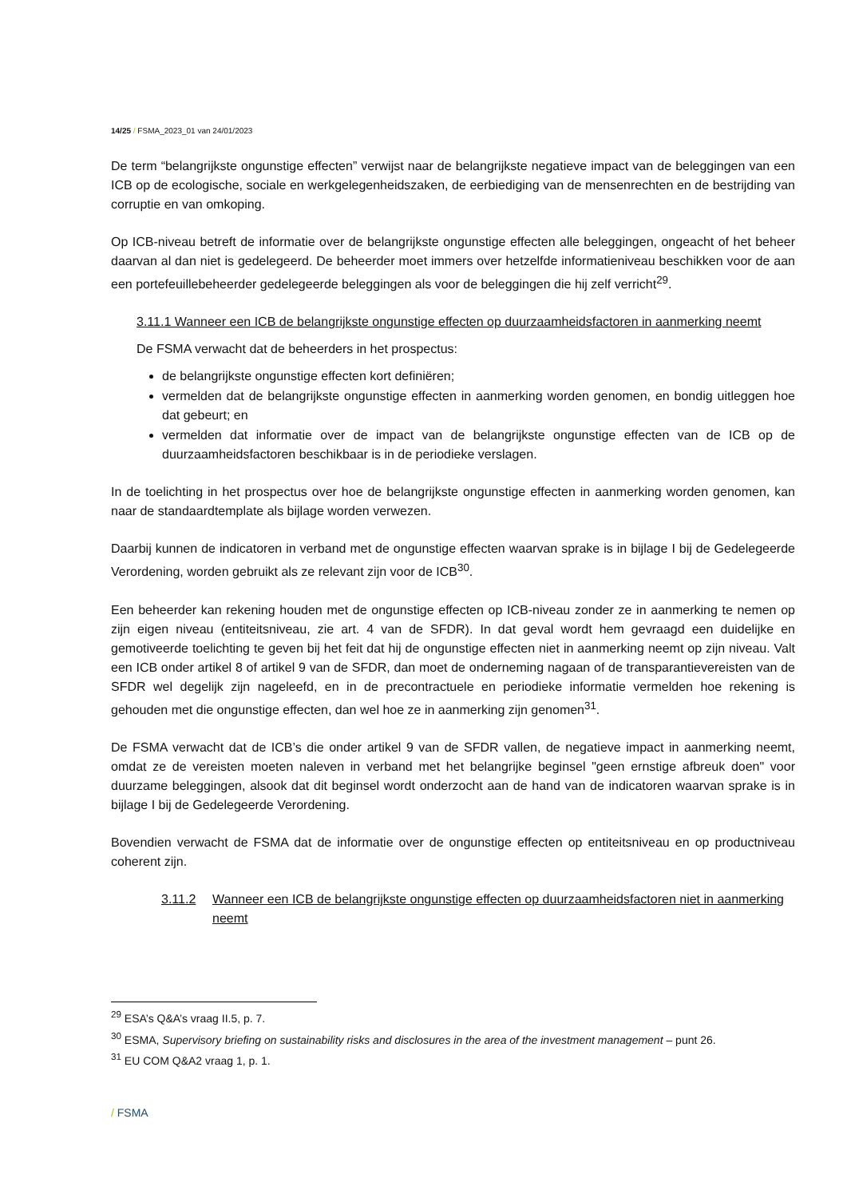14/25 / FSMA_2023_01 van 24/01/2023
De term “belangrijkste ongunstige effecten” verwijst naar de belangrijkste negatieve impact van de beleggingen van een ICB op de ecologische, sociale en werkgelegenheidszaken, de eerbiediging van de mensenrechten en de bestrijding van corruptie en van omkoping.
Op ICB-niveau betreft de informatie over de belangrijkste ongunstige effecten alle beleggingen, ongeacht of het beheer daarvan al dan niet is gedelegeerd. De beheerder moet immers over hetzelfde informatieniveau beschikken voor de aan een portefeuillebeheerder gedelegeerde beleggingen als voor de beleggingen die hij zelf verricht<sup>29</sup>.
3.11.1 Wanneer een ICB de belangrijkste ongunstige effecten op duurzaamheidsfactoren in aanmerking neemt
De FSMA verwacht dat de beheerders in het prospectus:
de belangrijkste ongunstige effecten kort definiëren;
vermelden dat de belangrijkste ongunstige effecten in aanmerking worden genomen, en bondig uitleggen hoe dat gebeurt; en
vermelden dat informatie over de impact van de belangrijkste ongunstige effecten van de ICB op de duurzaamheidsfactoren beschikbaar is in de periodieke verslagen.
In de toelichting in het prospectus over hoe de belangrijkste ongunstige effecten in aanmerking worden genomen, kan naar de standaardtemplate als bijlage worden verwezen.
Daarbij kunnen de indicatoren in verband met de ongunstige effecten waarvan sprake is in bijlage I bij de Gedelegeerde Verordening, worden gebruikt als ze relevant zijn voor de ICB<sup>30</sup>.
Een beheerder kan rekening houden met de ongunstige effecten op ICB-niveau zonder ze in aanmerking te nemen op zijn eigen niveau (entiteitsniveau, zie art. 4 van de SFDR). In dat geval wordt hem gevraagd een duidelijke en gemotiveerde toelichting te geven bij het feit dat hij de ongunstige effecten niet in aanmerking neemt op zijn niveau. Valt een ICB onder artikel 8 of artikel 9 van de SFDR, dan moet de onderneming nagaan of de transparantievereisten van de SFDR wel degelijk zijn nageleefd, en in de precontractuele en periodieke informatie vermelden hoe rekening is gehouden met die ongunstige effecten, dan wel hoe ze in aanmerking zijn genomen<sup>31</sup>.
De FSMA verwacht dat de ICB’s die onder artikel 9 van de SFDR vallen, de negatieve impact in aanmerking neemt, omdat ze de vereisten moeten naleven in verband met het belangrijke beginsel "geen ernstige afbreuk doen" voor duurzame beleggingen, alsook dat dit beginsel wordt onderzocht aan de hand van de indicatoren waarvan sprake is in bijlage I bij de Gedelegeerde Verordening.
Bovendien verwacht de FSMA dat de informatie over de ongunstige effecten op entiteitsniveau en op productniveau coherent zijn.
3.11.2 Wanneer een ICB de belangrijkste ongunstige effecten op duurzaamheidsfactoren niet in aanmerking neemt
<sup>29</sup> ESA’s Q&A’s vraag II.5, p. 7.
<sup>30</sup> ESMA, Supervisory briefing on sustainability risks and disclosures in the area of the investment management – punt 26.
<sup>31</sup> EU COM Q&A2 vraag 1, p. 1.
/ FSMA